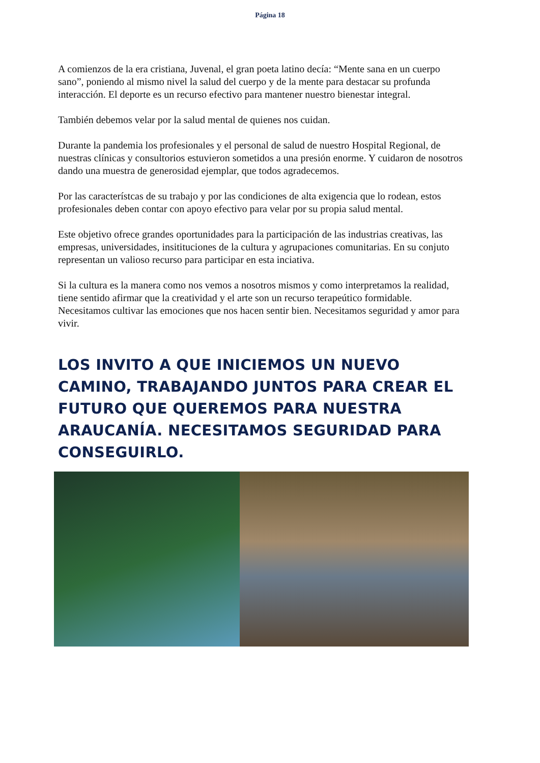Página 18
A comienzos de la era cristiana, Juvenal, el gran poeta latino decía: “Mente sana en un cuerpo sano”, poniendo al mismo nivel la salud del cuerpo y de la mente para destacar su profunda interacción. El deporte es un recurso efectivo para mantener nuestro bienestar integral.
También debemos velar por la salud mental de quienes nos cuidan.
Durante la pandemia los profesionales y el personal de salud de nuestro Hospital Regional, de nuestras clínicas y consultorios estuvieron sometidos a una presión enorme. Y cuidaron de nosotros dando una muestra de generosidad ejemplar, que todos agradecemos.
Por las característcas de su trabajo y por las condiciones de alta exigencia que lo rodean, estos profesionales deben contar con apoyo efectivo para velar por su propia salud mental.
Este objetivo ofrece grandes oportunidades para la participación de las industrias creativas, las empresas, universidades, insitituciones de la cultura y agrupaciones comunitarias. En su conjuto representan un valioso recurso para participar en esta inciativa.
Si la cultura es la manera como nos vemos a nosotros mismos y como interpretamos la realidad, tiene sentido afirmar que la creatividad y el arte son un recurso terapeútico formidable. Necesitamos cultivar las emociones que nos hacen sentir bien. Necesitamos seguridad y amor para vivir.
LOS INVITO A QUE INICIEMOS UN NUEVO CAMINO, TRABAJANDO JUNTOS PARA CREAR EL FUTURO QUE QUEREMOS PARA NUESTRA ARAUCANÍA. NECESITAMOS SEGURIDAD PARA CONSEGUIRLO.